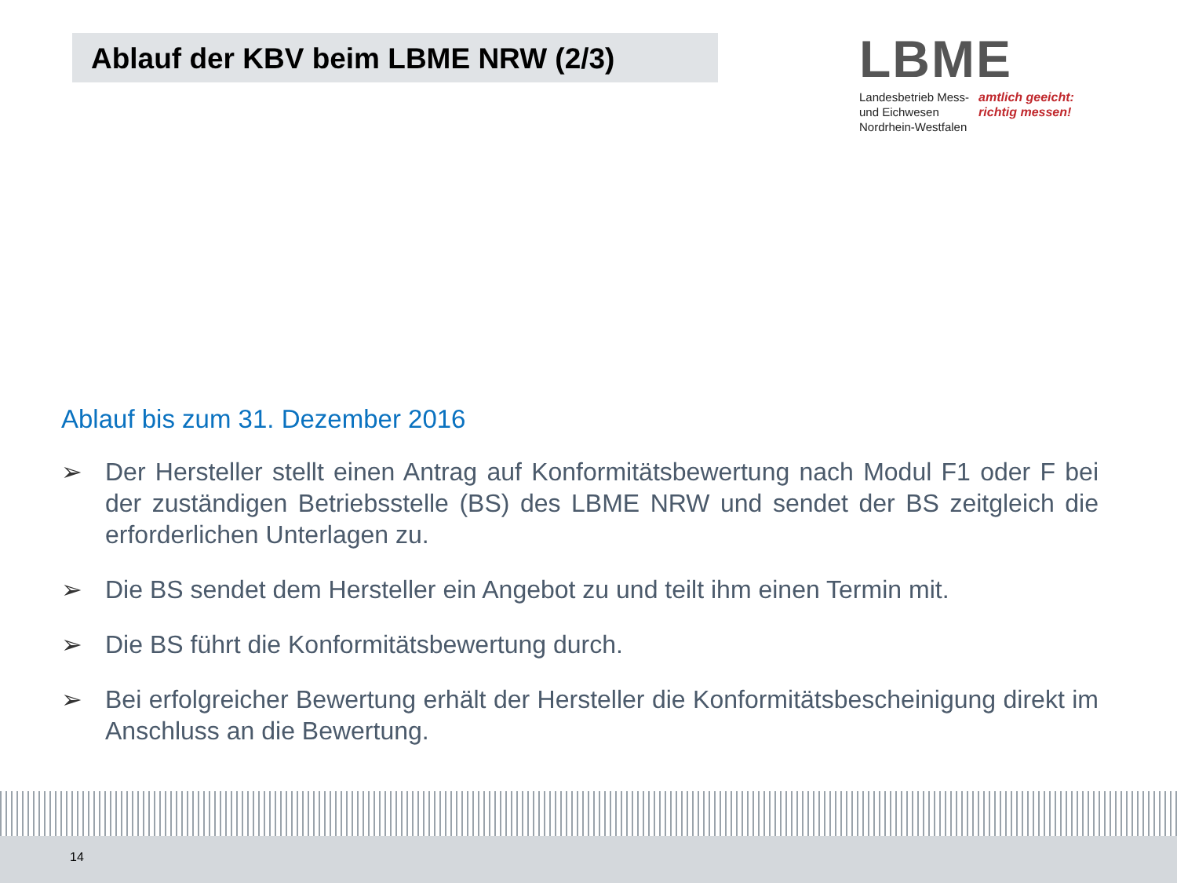Ablauf der KBV beim LBME NRW (2/3)
LBME
Landesbetrieb Mess-
und Eichwesen
Nordrhein-Westfalen
amtlich geeicht:
richtig messen!
Ablauf bis zum 31. Dezember 2016
➢ Der Hersteller stellt einen Antrag auf Konformitätsbewertung nach Modul F1 oder F bei der zuständigen Betriebsstelle (BS) des LBME NRW und sendet der BS zeitgleich die erforderlichen Unterlagen zu.
➢ Die BS sendet dem Hersteller ein Angebot zu und teilt ihm einen Termin mit.
➢ Die BS führt die Konformitätsbewertung durch.
➢ Bei erfolgreicher Bewertung erhält der Hersteller die Konformitätsbescheinigung direkt im Anschluss an die Bewertung.
14